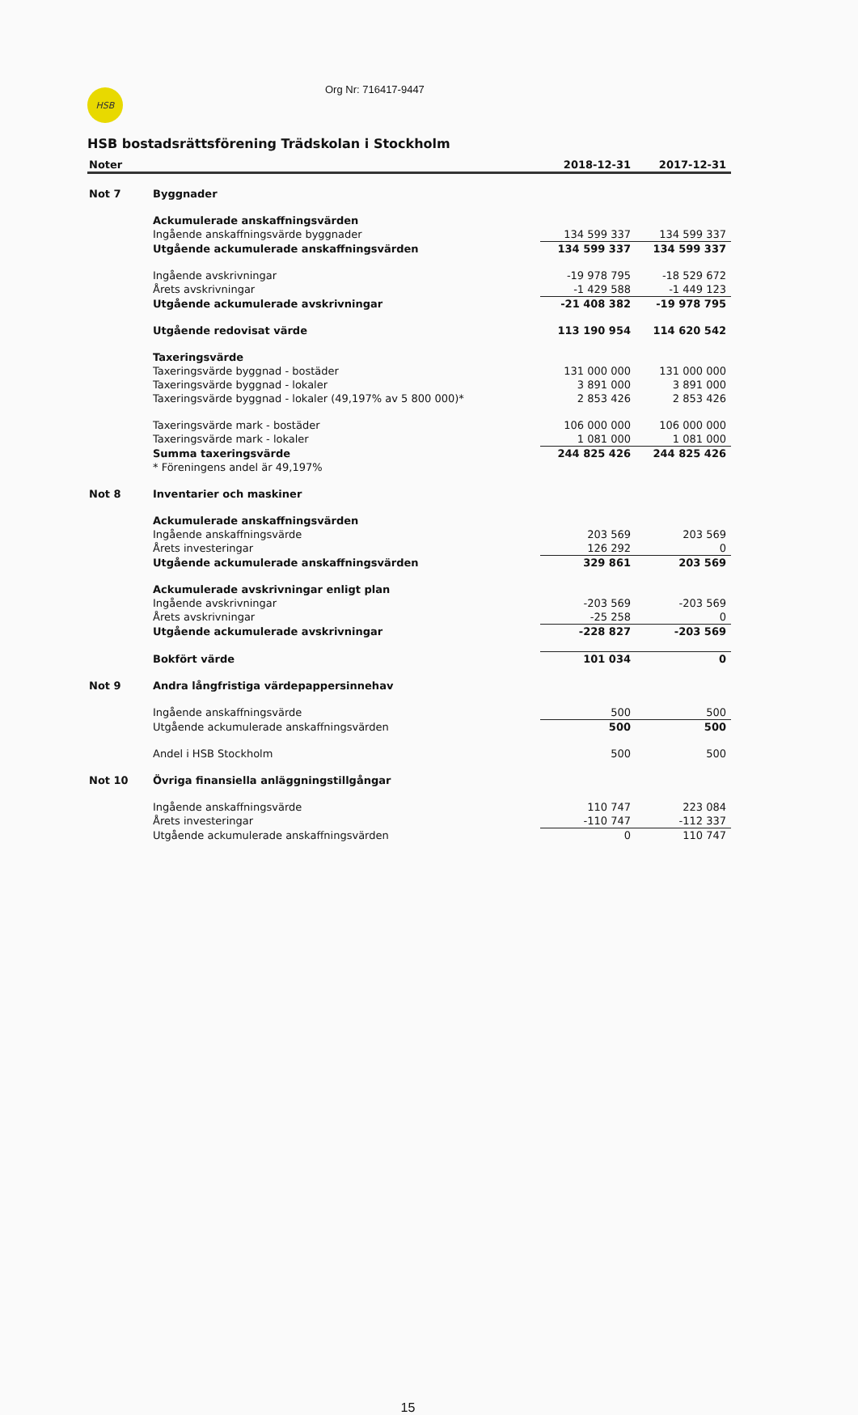HSB
Org Nr: 716417-9447
HSB bostadsrättsförening Trädskolan i Stockholm
| Noter | | 2018-12-31 | 2017-12-31 |
| --- | --- | --- | --- |
| Not 7 | Byggnader | | |
| | Ackumulerade anskaffningsvärden | | |
| | Ingående anskaffningsvärde byggnader | 134 599 337 | 134 599 337 |
| | Utgående ackumulerade anskaffningsvärden | 134 599 337 | 134 599 337 |
| | Ingående avskrivningar | -19 978 795 | -18 529 672 |
| | Årets avskrivningar | -1 429 588 | -1 449 123 |
| | Utgående ackumulerade avskrivningar | -21 408 382 | -19 978 795 |
| | Utgående redovisat värde | 113 190 954 | 114 620 542 |
| | Taxeringsvärde | | |
| | Taxeringsvärde byggnad - bostäder | 131 000 000 | 131 000 000 |
| | Taxeringsvärde byggnad - lokaler | 3 891 000 | 3 891 000 |
| | Taxeringsvärde byggnad - lokaler (49,197% av 5 800 000)* | 2 853 426 | 2 853 426 |
| | Taxeringsvärde mark - bostäder | 106 000 000 | 106 000 000 |
| | Taxeringsvärde mark - lokaler | 1 081 000 | 1 081 000 |
| | Summa taxeringsvärde | 244 825 426 | 244 825 426 |
| | * Föreningens andel är 49,197% | | |
| Not 8 | Inventarier och maskiner | | |
| | Ackumulerade anskaffningsvärden | | |
| | Ingående anskaffningsvärde | 203 569 | 203 569 |
| | Årets investeringar | 126 292 | 0 |
| | Utgående ackumulerade anskaffningsvärden | 329 861 | 203 569 |
| | Ackumulerade avskrivningar enligt plan | | |
| | Ingående avskrivningar | -203 569 | -203 569 |
| | Årets avskrivningar | -25 258 | 0 |
| | Utgående ackumulerade avskrivningar | -228 827 | -203 569 |
| | Bokfört värde | 101 034 | 0 |
| Not 9 | Andra långfristiga värdepappersinnehav | | |
| | Ingående anskaffningsvärde | 500 | 500 |
| | Utgående ackumulerade anskaffningsvärden | 500 | 500 |
| | Andel i HSB Stockholm | 500 | 500 |
| Not 10 | Övriga finansiella anläggningstillgångar | | |
| | Ingående anskaffningsvärde | 110 747 | 223 084 |
| | Årets investeringar | -110 747 | -112 337 |
| | Utgående ackumulerade anskaffningsvärden | 0 | 110 747 |
15